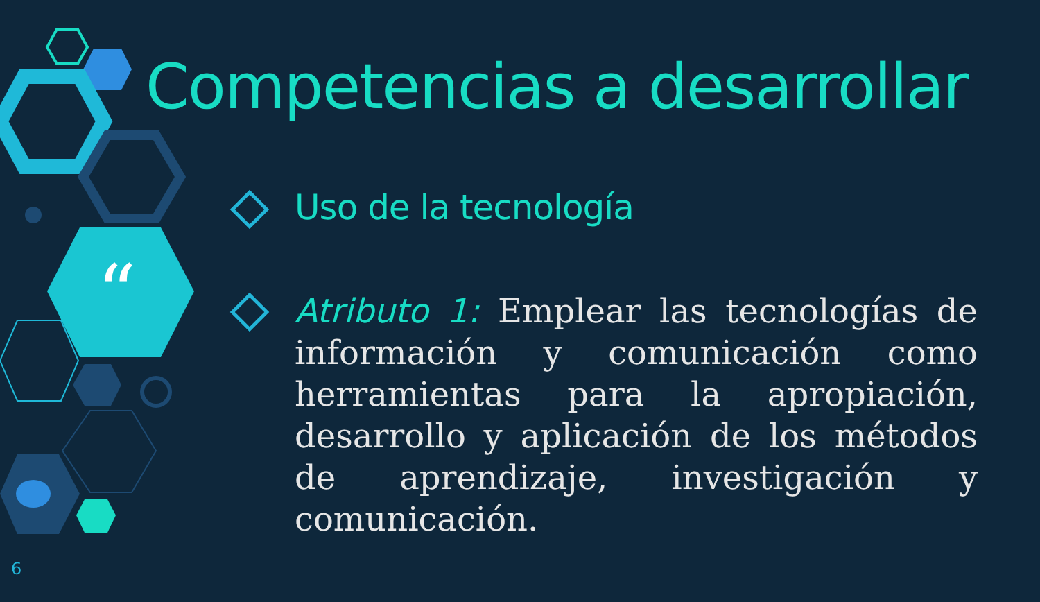“
Competencias a desarrollar
Uso de la tecnología
Atributo 1: Emplear las tecnologías de información y comunicación como herramientas para la apropiación, desarrollo y aplicación de los métodos de aprendizaje, investigación y comunicación.
6